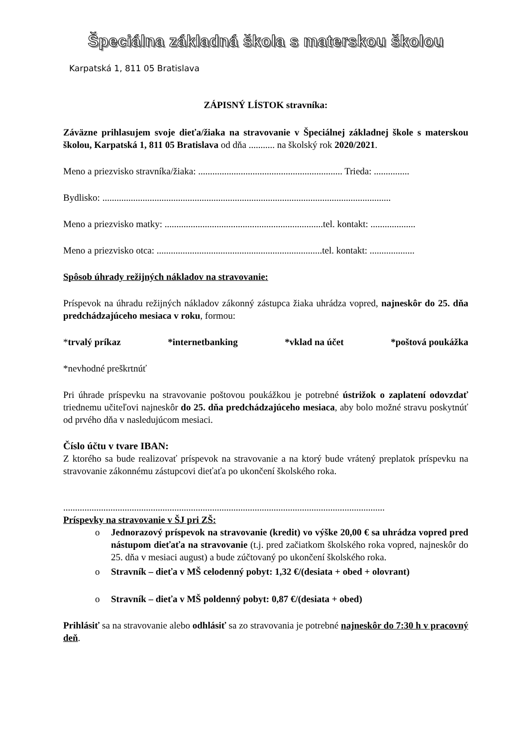Špeciálna základná škola s materskou školou
Karpatská 1, 811 05 Bratislava
ZÁPISNÝ LÍSTOK stravníka:
Záväzne prihlasujem svoje dieťa/žiaka na stravovanie v Špeciálnej základnej škole s materskou školou, Karpatská 1, 811 05 Bratislava od dňa ........... na školský rok 2020/2021.
Meno a priezvisko stravníka/žiaka: ............................................................. Trieda: ...............
Bydlisko: ..........................................................................................................................
Meno a priezvisko matky: ...................................................................tel. kontakt: ...................
Meno a priezvisko otca: ......................................................................tel. kontakt: ...................
Spôsob úhrady režijných nákladov na stravovanie:
Príspevok na úhradu režijných nákladov zákonný zástupca žiaka uhrádza vopred, najneskôr do 25. dňa predchádzajúceho mesiaca v roku, formou:
*trvalý príkaz *internetbanking *vklad na účet *poštová poukážka
*nevhodné preškrtnúť
Pri úhrade príspevku na stravovanie poštovou poukážkou je potrebné ústrižok o zaplatení odovzdať triednemu učiteľovi najneskôr do 25. dňa predchádzajúceho mesiaca, aby bolo možné stravu poskytnúť od prvého dňa v nasledujúcom mesiaci.
Číslo účtu v tvare IBAN:
Z ktorého sa bude realizovať príspevok na stravovanie a na ktorý bude vrátený preplatok príspevku na stravovanie zákonnému zástupcovi dieťaťa po ukončení školského roka.
........................................................................................................................................
Príspevky na stravovanie v ŠJ pri ZŠ:
o Jednorazový príspevok na stravovanie (kredit) vo výške 20,00 € sa uhrádza vopred pred nástupom dieťaťa na stravovanie (t.j. pred začiatkom školského roka vopred, najneskôr do 25. dňa v mesiaci august) a bude zúčtovaný po ukončení školského roka.
o Stravník – dieťa v MŠ celodenný pobyt: 1,32 €/(desiata + obed + olovrant)
o Stravník – dieťa v MŠ poldenný pobyt: 0,87 €/(desiata + obed)
Prihlásiť sa na stravovanie alebo odhlásiť sa zo stravovania je potrebné najneskôr do 7:30 h v pracovný deň.